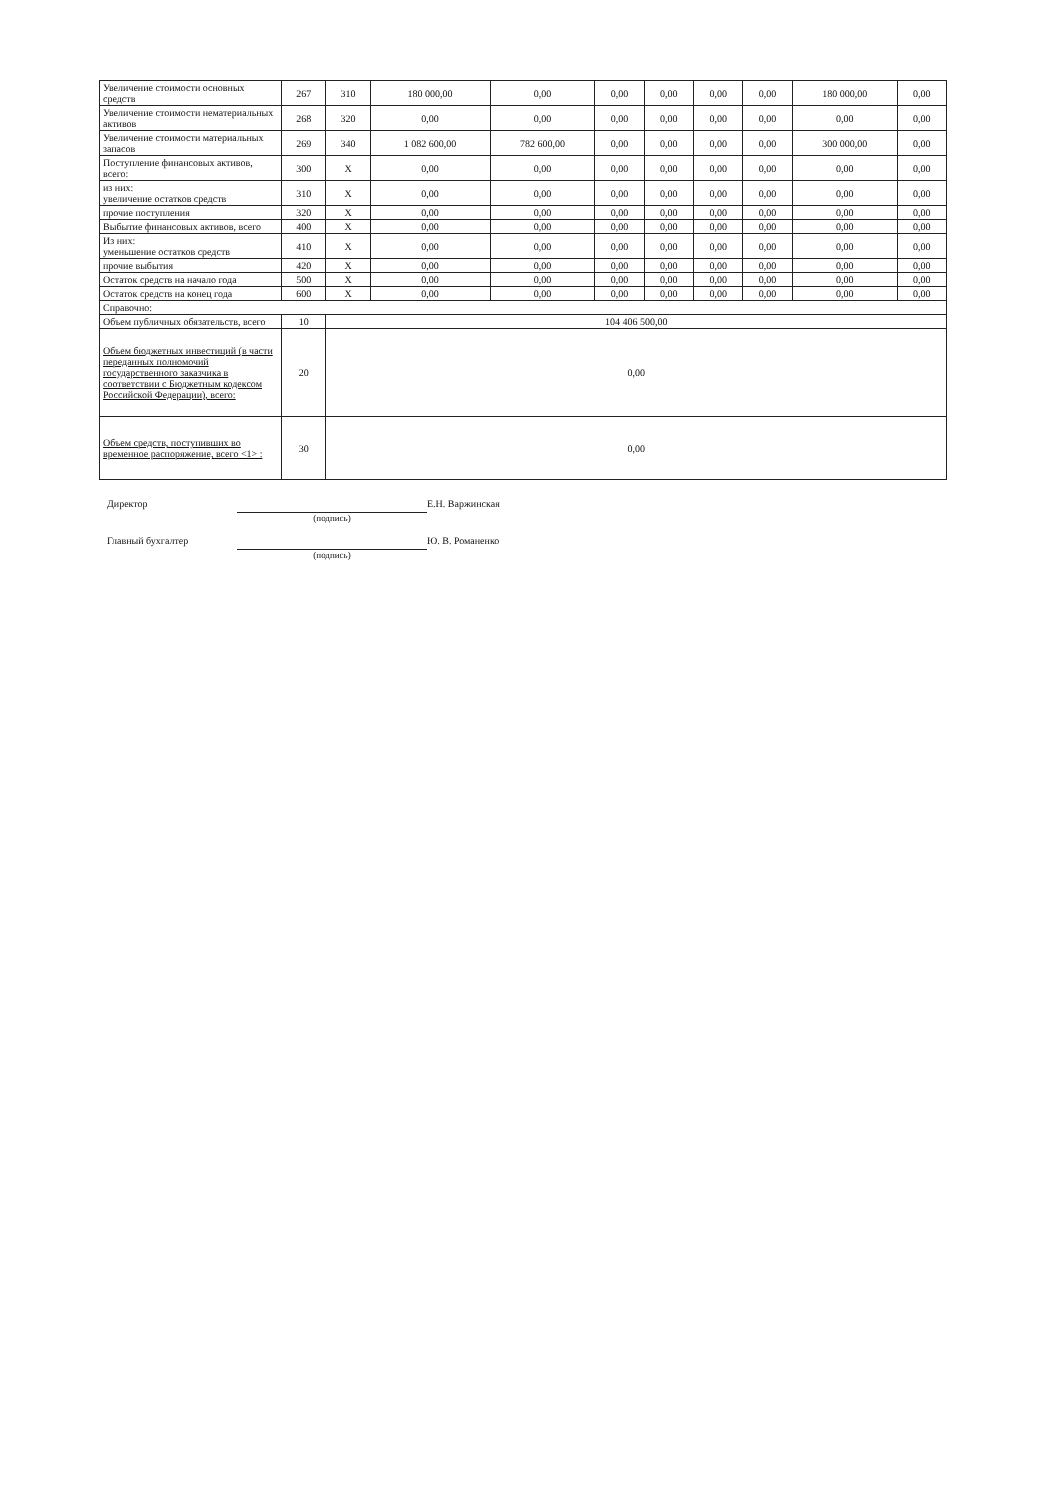| Увеличение стоимости основных средств | 267 | 310 | 180 000,00 | 0,00 | 0,00 | 0,00 | 0,00 | 0,00 | 180 000,00 | 0,00 |
| Увеличение стоимости нематериальных активов | 268 | 320 | 0,00 | 0,00 | 0,00 | 0,00 | 0,00 | 0,00 | 0,00 | 0,00 |
| Увеличение стоимости материальных запасов | 269 | 340 | 1 082 600,00 | 782 600,00 | 0,00 | 0,00 | 0,00 | 0,00 | 300 000,00 | 0,00 |
| Поступление финансовых активов, всего: | 300 | X | 0,00 | 0,00 | 0,00 | 0,00 | 0,00 | 0,00 | 0,00 | 0,00 |
| из них: увеличение остатков средств | 310 | X | 0,00 | 0,00 | 0,00 | 0,00 | 0,00 | 0,00 | 0,00 | 0,00 |
| прочие поступления | 320 | X | 0,00 | 0,00 | 0,00 | 0,00 | 0,00 | 0,00 | 0,00 | 0,00 |
| Выбытие финансовых активов, всего | 400 | X | 0,00 | 0,00 | 0,00 | 0,00 | 0,00 | 0,00 | 0,00 | 0,00 |
| Из них: уменьшение остатков средств | 410 | X | 0,00 | 0,00 | 0,00 | 0,00 | 0,00 | 0,00 | 0,00 | 0,00 |
| прочие выбытия | 420 | X | 0,00 | 0,00 | 0,00 | 0,00 | 0,00 | 0,00 | 0,00 | 0,00 |
| Остаток средств на начало года | 500 | X | 0,00 | 0,00 | 0,00 | 0,00 | 0,00 | 0,00 | 0,00 | 0,00 |
| Остаток средств на конец года | 600 | X | 0,00 | 0,00 | 0,00 | 0,00 | 0,00 | 0,00 | 0,00 | 0,00 |
| Справочно: | | | | | | | | | | |
| Объем публичных обязательств, всего | 10 | 104 406 500,00 | | | | | | | | |
| Объем бюджетных инвестиций (в части переданных полномочий государственного заказчика в соответствии с Бюджетным кодексом Российской Федерации), всего: | 20 | 0,00 | | | | | | | | |
| Объем средств, поступивших во временное распоряжение, всего <1> : | 30 | 0,00 | | | | | | | | |
Директор
(подпись)
Е.Н. Варжинская
Главный бухгалтер
(подпись)
Ю. В. Романенко